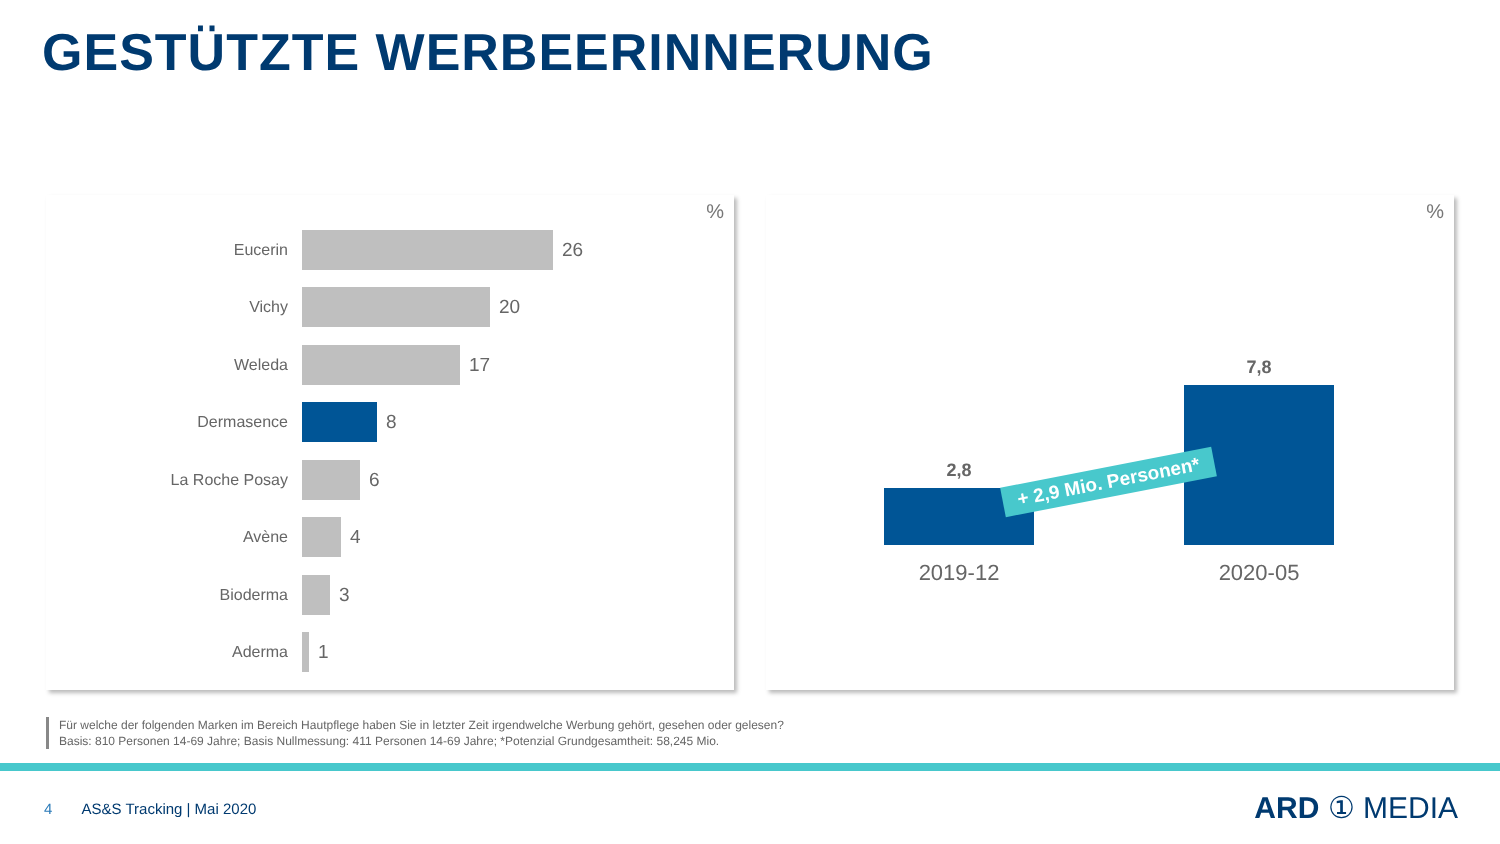GESTÜTZTE WERBEERINNERUNG
%
Eucerin
26
Vichy
20
Weleda
17
Dermasence
8
La Roche Posay
6
Avène
4
Bioderma
3
Aderma
1
%
2,8
7,8
+ 2,9 Mio. Personen*
2019-12 2020-05
Für welche der folgenden Marken im Bereich Hautpflege haben Sie in letzter Zeit irgendwelche Werbung gehört, gesehen oder gelesen?
Basis: 810 Personen 14-69 Jahre; Basis Nullmessung: 411 Personen 14-69 Jahre; *Potenzial Grundgesamtheit: 58,245 Mio.
4 AS&S Tracking | Mai 2020
ARD ① MEDIA